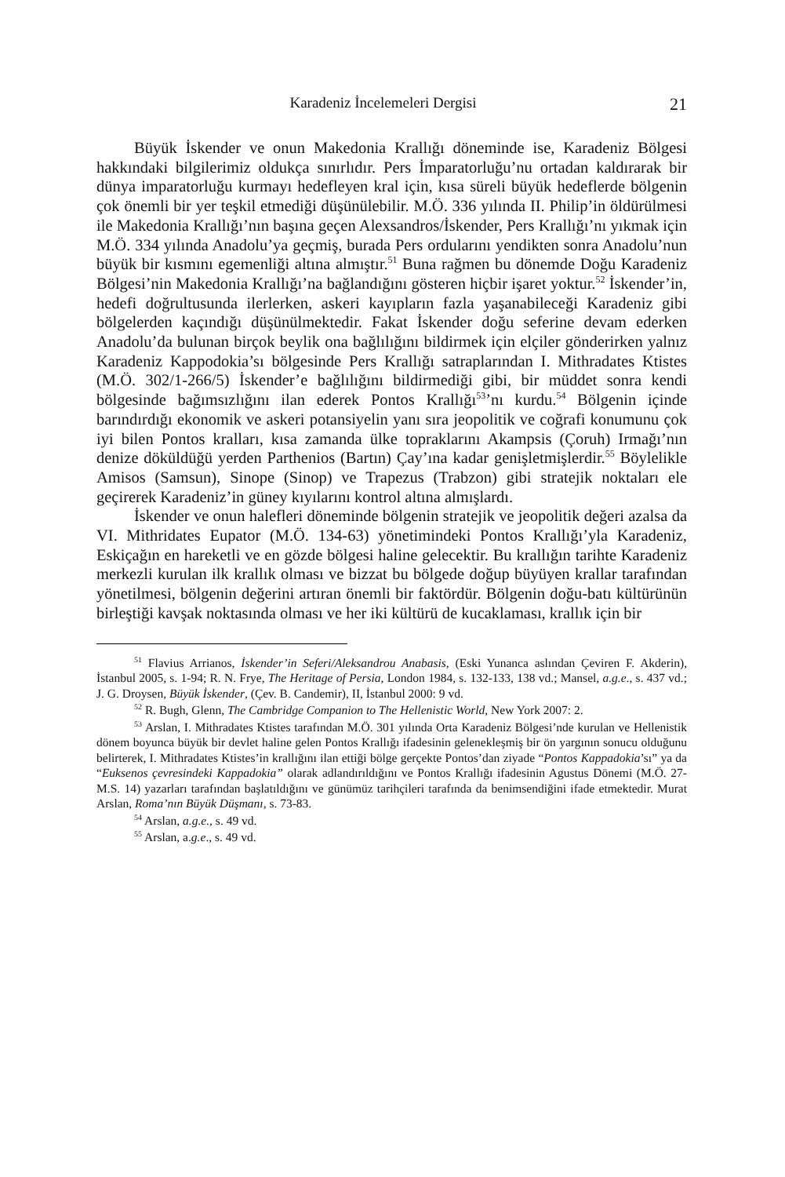Karadeniz İncelemeleri Dergisi 21
Büyük İskender ve onun Makedonia Krallığı döneminde ise, Karadeniz Bölgesi hakkındaki bilgilerimiz oldukça sınırlıdır. Pers İmparatorluğu’nu ortadan kaldırarak bir dünya imparatorluğu kurmayı hedefleyen kral için, kısa süreli büyük hedeflerde bölgenin çok önemli bir yer teşkil etmediği düşünülebilir. M.Ö. 336 yılında II. Philip’in öldürülmesi ile Makedonia Krallığı’nın başına geçen Alexsandros/İskender, Pers Krallığı’nı yıkmak için M.Ö. 334 yılında Anadolu’ya geçmiş, burada Pers ordularını yendikten sonra Anadolu’nun büyük bir kısmını egemenliği altına almıştır.<sup>51</sup> Buna rağmen bu dönemde Doğu Karadeniz Bölgesi’nin Makedonia Krallığı’na bağlandığını gösteren hiçbir işaret yoktur.<sup>52</sup> İskender’in, hedefi doğrultusunda ilerlerken, askeri kayıpların fazla yaşanabileceği Karadeniz gibi bölgelerden kaçındığı düşünülmektedir. Fakat İskender doğu seferine devam ederken Anadolu’da bulunan birçok beylik ona bağlılığını bildirmek için elçiler gönderirken yalnız Karadeniz Kappodokia’sı bölgesinde Pers Krallığı satraplarından I. Mithradates Ktistes (M.Ö. 302/1-266/5) İskender’e bağlılığını bildirmediği gibi, bir müddet sonra kendi bölgesinde bağımsızlığını ilan ederek Pontos Krallığı<sup>53</sup>’nı kurdu.<sup>54</sup> Bölgenin içinde barındırdığı ekonomik ve askeri potansiyelin yanı sıra jeopolitik ve coğrafi konumunu çok iyi bilen Pontos kralları, kısa zamanda ülke topraklarını Akampsis (Çoruh) Irmağı’nın denize döküldüğü yerden Parthenios (Bartın) Çay’ına kadar genişletmişlerdir.<sup>55</sup> Böylelikle Amisos (Samsun), Sinope (Sinop) ve Trapezus (Trabzon) gibi stratejik noktaları ele geçirerek Karadeniz’in güney kıyılarını kontrol altına almışlardı.
İskender ve onun halefleri döneminde bölgenin stratejik ve jeopolitik değeri azalsa da VI. Mithridates Eupator (M.Ö. 134-63) yönetimindeki Pontos Krallığı’yla Karadeniz, Eskiçağın en hareketli ve en gözde bölgesi haline gelecektir. Bu krallığın tarihte Karadeniz merkezli kurulan ilk krallık olması ve bizzat bu bölgede doğup büyüyen krallar tarafından yönetilmesi, bölgenin değerini artıran önemli bir faktördür. Bölgenin doğu-batı kültürünün birleştiği kavşak noktasında olması ve her iki kültürü de kucaklaması, krallık için bir
<sup>51</sup> Flavius Arrianos, İskender’in Seferi/Aleksandrou Anabasis, (Eski Yunanca aslından Çeviren F. Akderin), İstanbul 2005, s. 1-94; R. N. Frye, The Heritage of Persia, London 1984, s. 132-133, 138 vd.; Mansel, a.g.e., s. 437 vd.; J. G. Droysen, Büyük İskender, (Çev. B. Candemir), II, İstanbul 2000: 9 vd.
<sup>52</sup> R. Bugh, Glenn, The Cambridge Companion to The Hellenistic World, New York 2007: 2.
<sup>53</sup> Arslan, I. Mithradates Ktistes tarafından M.Ö. 301 yılında Orta Karadeniz Bölgesi’nde kurulan ve Hellenistik dönem boyunca büyük bir devlet haline gelen Pontos Krallığı ifadesinin gelenekleşmiş bir ön yargının sonucu olduğunu belirterek, I. Mithradates Ktistes’in krallığını ilan ettiği bölge gerçekte Pontos’dan ziyade “Pontos Kappadokia’sı” ya da “Euksenos çevresindeki Kappadokia” olarak adlandırıldığını ve Pontos Krallığı ifadesinin Agustus Dönemi (M.Ö. 27-M.S. 14) yazarları tarafından başlatıldığını ve günümüz tarihçileri tarafında da benimsendiğini ifade etmektedir. Murat Arslan, Roma’nın Büyük Düşmanı, s. 73-83.
<sup>54</sup> Arslan, a.g.e., s. 49 vd.
<sup>55</sup> Arslan, a.g.e., s. 49 vd.